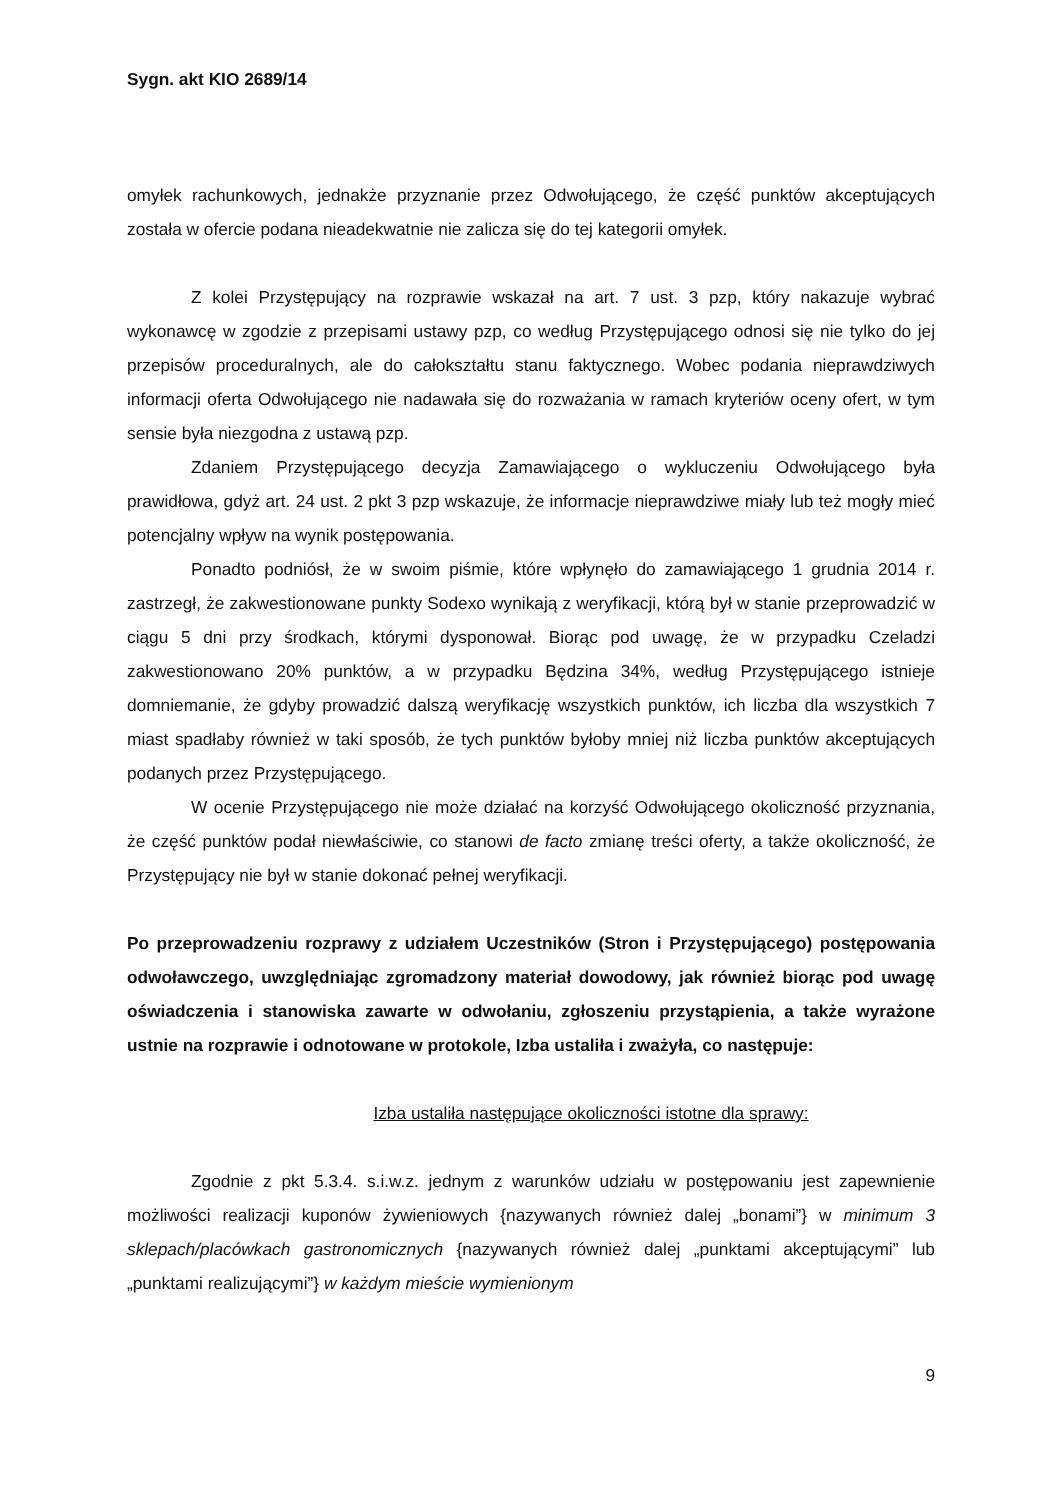Sygn. akt KIO 2689/14
omyłek rachunkowych, jednakże przyznanie przez Odwołującego, że część punktów akceptujących została w ofercie podana nieadekwatnie nie zalicza się do tej kategorii omyłek.
Z kolei Przystępujący na rozprawie wskazał na art. 7 ust. 3 pzp, który nakazuje wybrać wykonawcę w zgodzie z przepisami ustawy pzp, co według Przystępującego odnosi się nie tylko do jej przepisów proceduralnych, ale do całokształtu stanu faktycznego. Wobec podania nieprawdziwych informacji oferta Odwołującego nie nadawała się do rozważania w ramach kryteriów oceny ofert, w tym sensie była niezgodna z ustawą pzp.
Zdaniem Przystępującego decyzja Zamawiającego o wykluczeniu Odwołującego była prawidłowa, gdyż art. 24 ust. 2 pkt 3 pzp wskazuje, że informacje nieprawdziwe miały lub też mogły mieć potencjalny wpływ na wynik postępowania.
Ponadto podniósł, że w swoim piśmie, które wpłynęło do zamawiającego 1 grudnia 2014 r. zastrzegł, że zakwestionowane punkty Sodexo wynikają z weryfikacji, którą był w stanie przeprowadzić w ciągu 5 dni przy środkach, którymi dysponował. Biorąc pod uwagę, że w przypadku Czeladzi zakwestionowano 20% punktów, a w przypadku Będzina 34%, według Przystępującego istnieje domniemanie, że gdyby prowadzić dalszą weryfikację wszystkich punktów, ich liczba dla wszystkich 7 miast spadłaby również w taki sposób, że tych punktów byłoby mniej niż liczba punktów akceptujących podanych przez Przystępującego.
W ocenie Przystępującego nie może działać na korzyść Odwołującego okoliczność przyznania, że część punktów podał niewłaściwie, co stanowi de facto zmianę treści oferty, a także okoliczność, że Przystępujący nie był w stanie dokonać pełnej weryfikacji.
Po przeprowadzeniu rozprawy z udziałem Uczestników (Stron i Przystępującego) postępowania odwoławczego, uwzględniając zgromadzony materiał dowodowy, jak również biorąc pod uwagę oświadczenia i stanowiska zawarte w odwołaniu, zgłoszeniu przystąpienia, a także wyrażone ustnie na rozprawie i odnotowane w protokole, Izba ustaliła i zważyła, co następuje:
Izba ustaliła następujące okoliczności istotne dla sprawy:
Zgodnie z pkt 5.3.4. s.i.w.z. jednym z warunków udziału w postępowaniu jest zapewnienie możliwości realizacji kuponów żywieniowych {nazywanych również dalej „bonami”} w minimum 3 sklepach/placówkach gastronomicznych {nazywanych również dalej „punktami akceptującymi” lub „punktami realizującymi”} w każdym mieście wymienionym
9